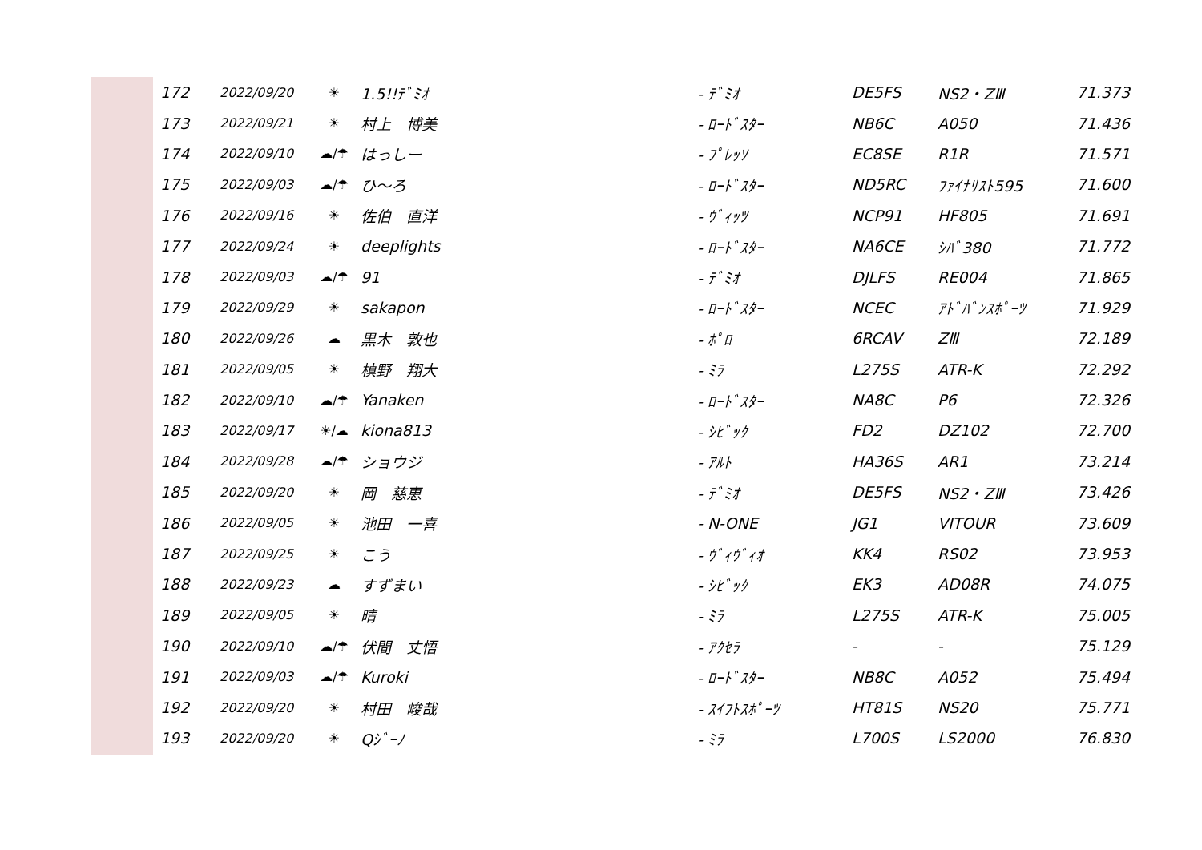| 172 | 2022/09/20 | ☀ | 1.5!!ﾃﾞﾐｵ | - ﾃﾞﾐｵ | DE5FS | NS2・ZⅢ | 71.373 |
| 173 | 2022/09/21 | ☀ | 村上 博美 | - ﾛｰﾄﾞｽﾀｰ | NB6C | A050 | 71.436 |
| 174 | 2022/09/10 | ☁/☂ | はっしー | - ﾌﾟﾚｯｿ | EC8SE | R1R | 71.571 |
| 175 | 2022/09/03 | ☁/☂ | ひ～ろ | - ﾛｰﾄﾞｽﾀｰ | ND5RC | ﾌｧｲﾅﾘｽﾄ595 | 71.600 |
| 176 | 2022/09/16 | ☀ | 佐伯 直洋 | - ｳﾞｨｯﾂ | NCP91 | HF805 | 71.691 |
| 177 | 2022/09/24 | ☀ | deeplights | - ﾛｰﾄﾞｽﾀｰ | NA6CE | ｼﾊﾞ380 | 71.772 |
| 178 | 2022/09/03 | ☁/☂ | 91 | - ﾃﾞﾐｵ | DJLFS | RE004 | 71.865 |
| 179 | 2022/09/29 | ☀ | sakapon | - ﾛｰﾄﾞｽﾀｰ | NCEC | ｱﾄﾞﾊﾞﾝｽﾎﾟｰﾂ | 71.929 |
| 180 | 2022/09/26 | ☁ | 黒木 敦也 | - ﾎﾟﾛ | 6RCAV | ZⅢ | 72.189 |
| 181 | 2022/09/05 | ☀ | 槙野 翔大 | - ﾐﾗ | L275S | ATR-K | 72.292 |
| 182 | 2022/09/10 | ☁/☂ | Yanaken | - ﾛｰﾄﾞｽﾀｰ | NA8C | P6 | 72.326 |
| 183 | 2022/09/17 | ☀/☁ | kiona813 | - ｼﾋﾞｯｸ | FD2 | DZ102 | 72.700 |
| 184 | 2022/09/28 | ☁/☂ | ショウジ | - ｱﾙﾄ | HA36S | AR1 | 73.214 |
| 185 | 2022/09/20 | ☀ | 岡 慈恵 | - ﾃﾞﾐｵ | DE5FS | NS2・ZⅢ | 73.426 |
| 186 | 2022/09/05 | ☀ | 池田 一喜 | - N-ONE | JG1 | VITOUR | 73.609 |
| 187 | 2022/09/25 | ☀ | こう | - ｳﾞｨｳﾞｨｵ | KK4 | RS02 | 73.953 |
| 188 | 2022/09/23 | ☁ | すずまい | - ｼﾋﾞｯｸ | EK3 | AD08R | 74.075 |
| 189 | 2022/09/05 | ☀ | 晴 | - ﾐﾗ | L275S | ATR-K | 75.005 |
| 190 | 2022/09/10 | ☁/☂ | 伏間 丈悟 | - ｱｸｾﾗ | - | - | 75.129 |
| 191 | 2022/09/03 | ☁/☂ | Kuroki | - ﾛｰﾄﾞｽﾀｰ | NB8C | A052 | 75.494 |
| 192 | 2022/09/20 | ☀ | 村田 峻哉 | - ｽｲﾌﾄｽﾎﾟｰﾂ | HT81S | NS20 | 75.771 |
| 193 | 2022/09/20 | ☀ | Qｼﾞｰﾉ | - ﾐﾗ | L700S | LS2000 | 76.830 |